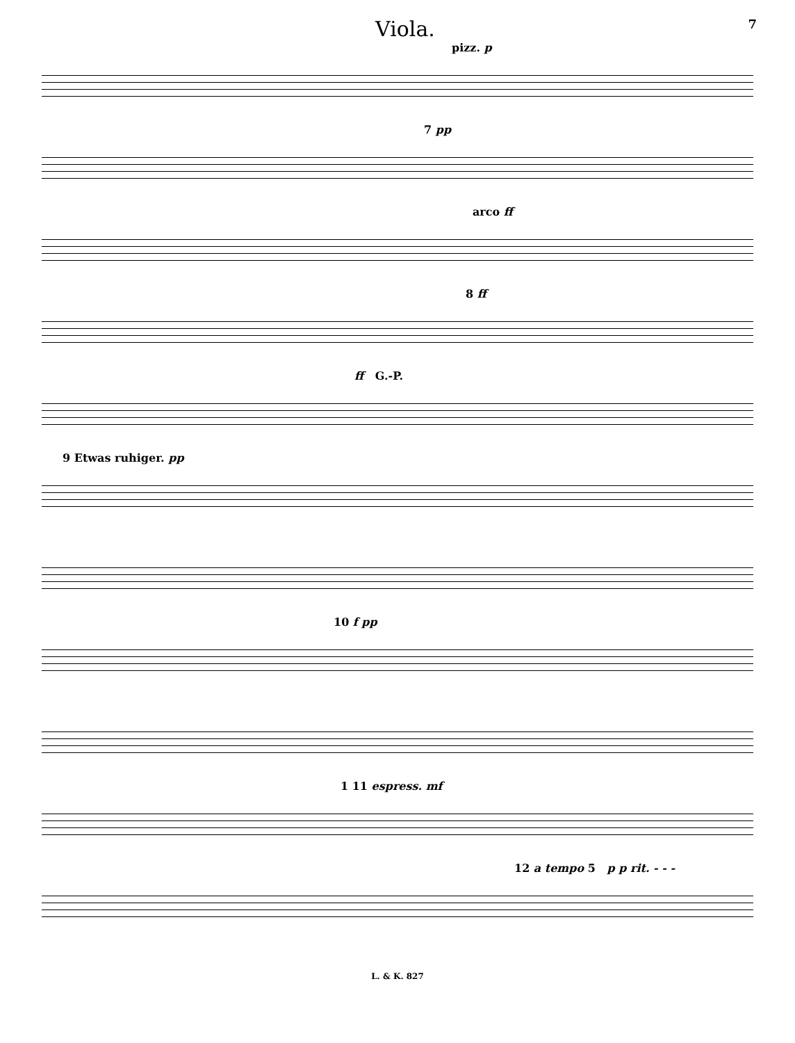Viola. 7
pizz. p
7 pp
arco ff
8 ff
ff G.-P.
9 Etwas ruhiger. pp
10 f pp
1 11 espress. mf
12 a tempo 5 p p rit. - - -
L. & K. 827